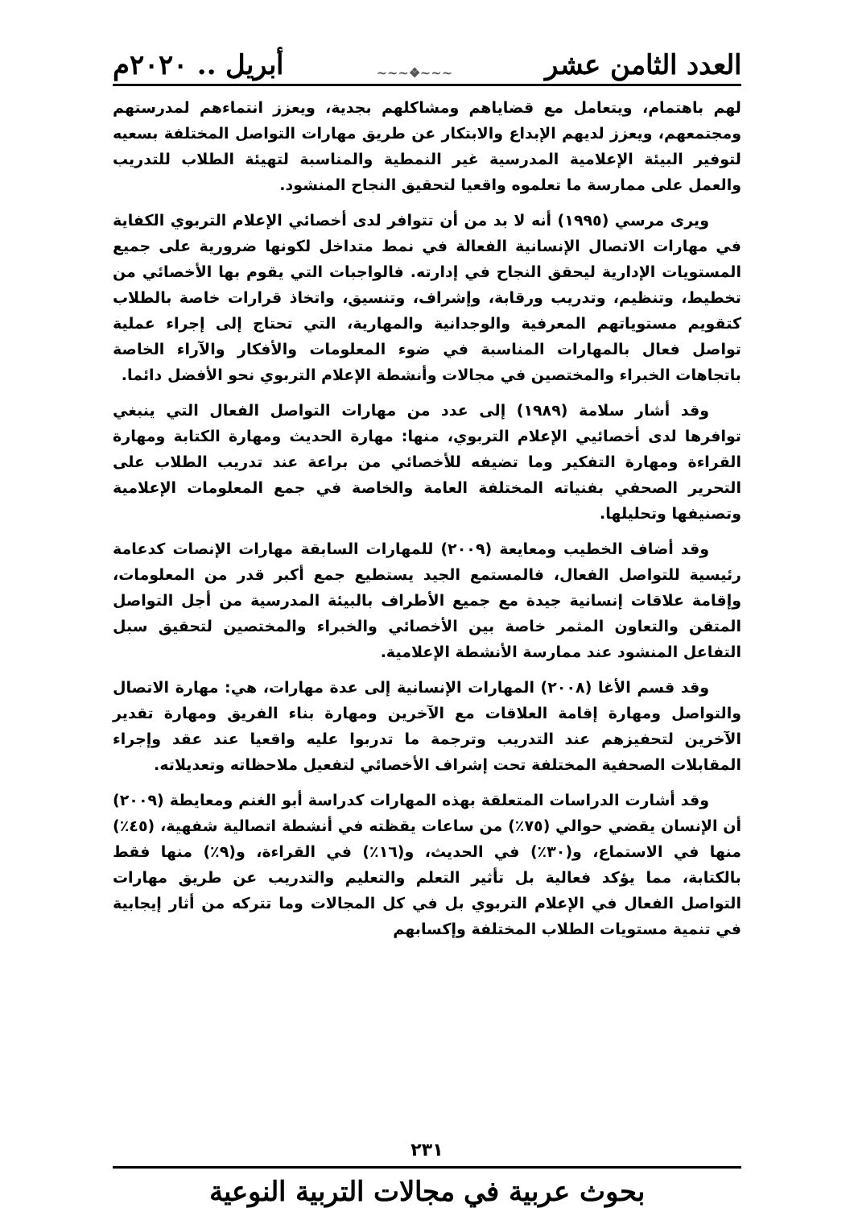العدد الثامن عشر ~~~❖~~~ أبريل .. ٢٠٢٠م
لهم باهتمام، ويتعامل مع قضاياهم ومشاكلهم بجدية، ويعزز انتماءهم لمدرستهم ومجتمعهم، ويعزز لديهم الإبداع والابتكار عن طريق مهارات التواصل المختلفة بسعيه لتوفير البيئة الإعلامية المدرسية غير النمطية والمناسبة لتهيئة الطلاب للتدريب والعمل على ممارسة ما تعلموه واقعيا لتحقيق النجاح المنشود.
ويرى مرسي (١٩٩٥) أنه لا بد من أن تتوافر لدى أخصائي الإعلام التربوي الكفاية في مهارات الاتصال الإنسانية الفعالة في نمط متداخل لكونها ضرورية على جميع المستويات الإدارية ليحقق النجاح في إدارته. فالواجبات التي يقوم بها الأخصائي من تخطيط، وتنظيم، وتدريب ورقابة، وإشراف، وتنسيق، واتخاذ قرارات خاصة بالطلاب كتقويم مستوياتهم المعرفية والوجدانية والمهارية، التي تحتاج إلى إجراء عملية تواصل فعال بالمهارات المناسبة في ضوء المعلومات والأفكار والآراء الخاصة باتجاهات الخبراء والمختصين في مجالات وأنشطة الإعلام التربوي نحو الأفضل دائما.
وقد أشار سلامة (١٩٨٩) إلى عدد من مهارات التواصل الفعال التي ينبغي توافرها لدى أخصائيي الإعلام التربوي، منها: مهارة الحديث ومهارة الكتابة ومهارة القراءة ومهارة التفكير وما تضيفه للأخصائي من براعة عند تدريب الطلاب على التحرير الصحفي بفنياته المختلفة العامة والخاصة في جمع المعلومات الإعلامية وتصنيفها وتحليلها.
وقد أضاف الخطيب ومعايعة (٢٠٠٩) للمهارات السابقة مهارات الإنصات كدعامة رئيسية للتواصل الفعال، فالمستمع الجيد يستطيع جمع أكبر قدر من المعلومات، وإقامة علاقات إنسانية جيدة مع جميع الأطراف بالبيئة المدرسية من أجل التواصل المتقن والتعاون المثمر خاصة بين الأخصائي والخبراء والمختصين لتحقيق سبل التفاعل المنشود عند ممارسة الأنشطة الإعلامية.
وقد قسم الأغا (٢٠٠٨) المهارات الإنسانية إلى عدة مهارات، هي: مهارة الاتصال والتواصل ومهارة إقامة العلاقات مع الآخرين ومهارة بناء الفريق ومهارة تقدير الآخرين لتحفيزهم عند التدريب وترجمة ما تدربوا عليه واقعيا عند عقد وإجراء المقابلات الصحفية المختلفة تحت إشراف الأخصائي لتفعيل ملاحظاته وتعديلاته.
وقد أشارت الدراسات المتعلقة بهذه المهارات كدراسة أبو الغنم ومعايطة (٢٠٠٩) أن الإنسان يقضي حوالي (٧٥٪) من ساعات يقظته في أنشطة اتصالية شفهية، (٤٥٪) منها في الاستماع، و(٣٠٪) في الحديث، و(١٦٪) في القراءة، و(٩٪) منها فقط بالكتابة، مما يؤكد فعالية بل تأثير التعلم والتعليم والتدريب عن طريق مهارات التواصل الفعال في الإعلام التربوي بل في كل المجالات وما تتركه من أثار إيجابية في تنمية مستويات الطلاب المختلفة وإكسابهم
٢٣١
بحوث عربية في مجالات التربية النوعية